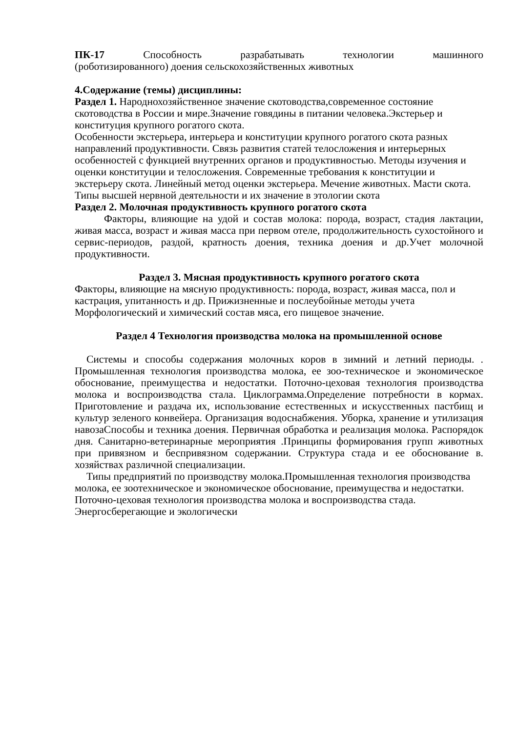ПК-17 Способность разрабатывать технологии машинного
(роботизированного) доения сельскохозяйственных животных
4.Содержание (темы) дисциплины:
Раздел 1. Народнохозяйственное значение скотоводства,современное состояние скотоводства в России и мире.Значение говядины в питании человека.Экстерьер и конституция крупного рогатого скота.
Особенности экстерьера, интерьера и конституции крупного рогатого скота разных направлений продуктивности. Связь развития статей телосложения и интерьерных особенностей с функцией внутренних органов и продуктивностью. Методы изучения и оценки конституции и телосложения. Современные требования к конституции и экстерьеру скота. Линейный метод оценки экстерьера. Мечение животных. Масти скота. Типы высшей нервной деятельности и их значение в этологии скота
Раздел 2. Молочная продуктивность крупного рогатого скота
Факторы, влияющие на удой и состав молока: порода, возраст, стадия лактации, живая масса, возраст и живая масса при первом отеле, продолжительность сухостойного и сервис-периодов, раздой, кратность доения, техника доения и др.Учет молочной продуктивности.
Раздел 3. Мясная продуктивность крупного рогатого скота
Факторы, влияющие на мясную продуктивность: порода, возраст, живая масса, пол и кастрация, упитанность и др. Прижизненные и послеубойные методы учета Морфологический и химический состав мяса, его пищевое значение.
Раздел 4 Технология производства молока на промышленной основе
Системы и способы содержания молочных коров в зимний и летний периоды. . Промышленная технология производства молока, ее зоо-техническое и экономическое обоснование, преимущества и недостатки. Поточно-цеховая технология производства молока и воспроизводства стала. Циклограмма.Определение потребности в кормах. Приготовление и раздача их, использование естественных и искусственных пастбищ и культур зеленого конвейера. Организация водоснабжения. Уборка, хранение и утилизация навозаСпособы и техника доения. Первичная обработка и реализация молока. Распорядок дня. Санитарно-ветеринарные мероприятия .Принципы формирования групп животных при привязном и беспривязном содержании. Структура стада и ее обоснование в. хозяйствах различной специализации.
Типы предприятий по производству молока.Промышленная технология производства молока, ее зоотехническое и экономическое обоснование, преимущества и недостатки. Поточно-цеховая технология производства молока и воспроизводства стада. Энергосберегающие и экологически